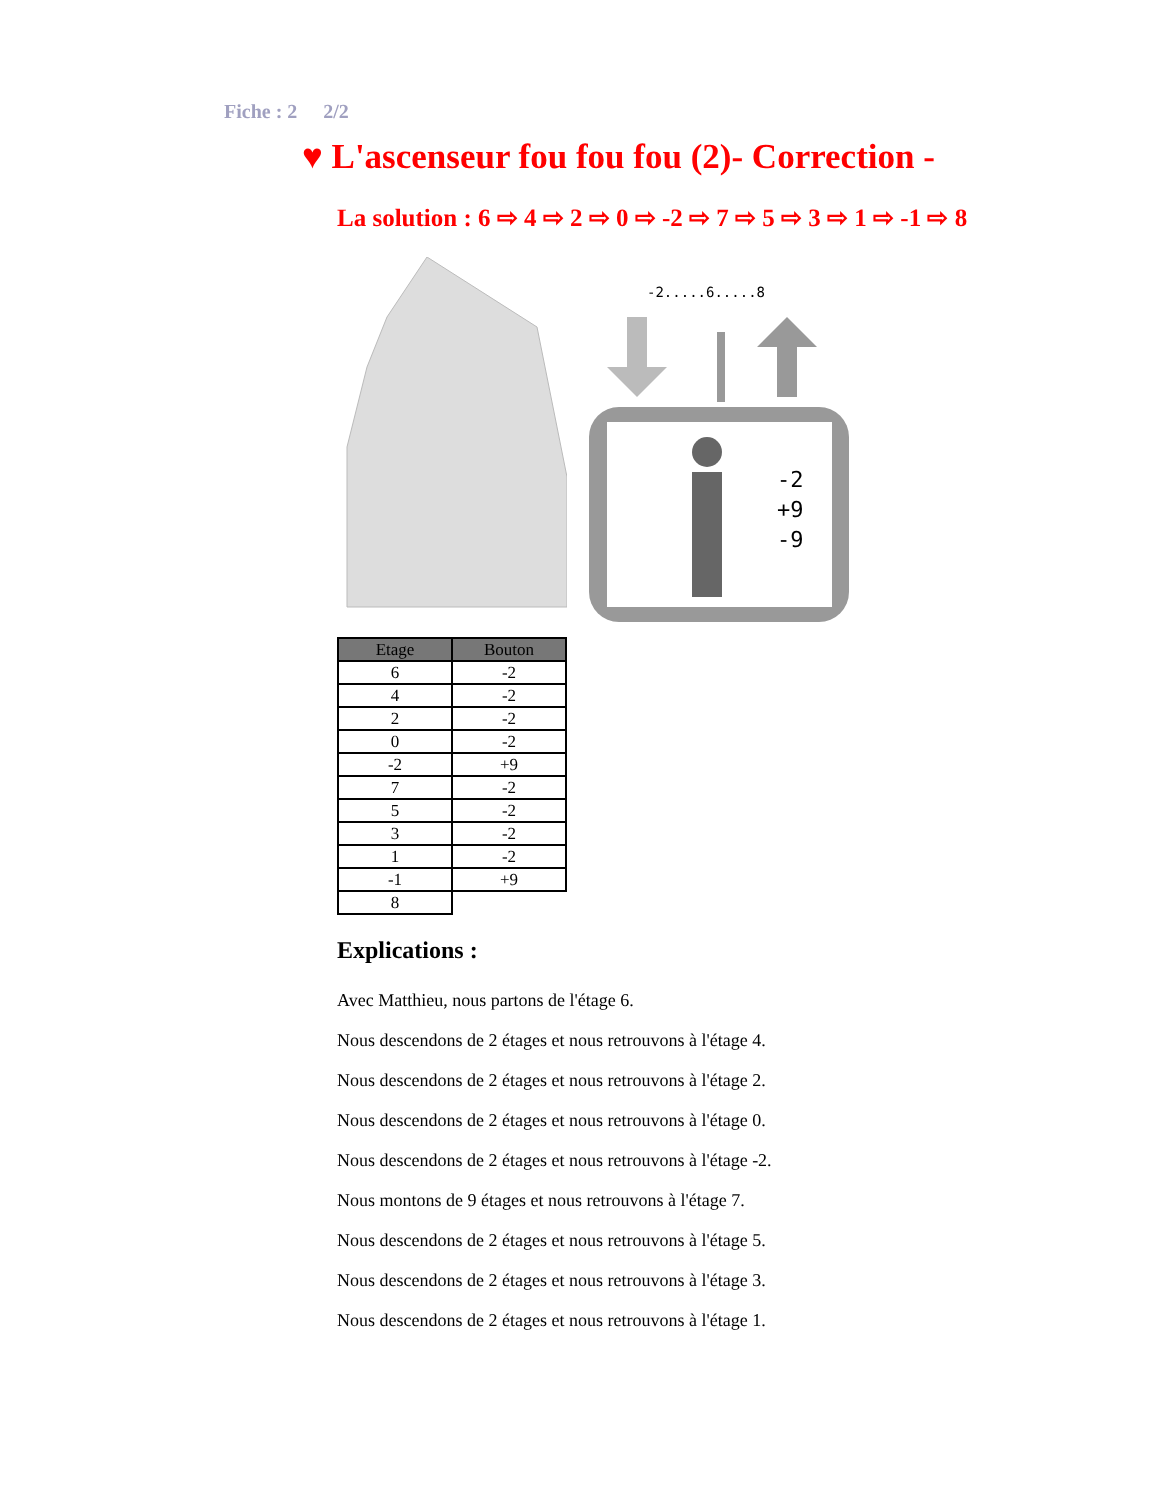Fiche : 2 2/2
♥ L'ascenseur fou fou fou (2)- Correction -
La solution : 6 ⇨ 4 ⇨ 2 ⇨ 0 ⇨ -2 ⇨ 7 ⇨ 5 ⇨ 3 ⇨ 1 ⇨ -1 ⇨ 8
-2.....6.....8
-2
+9
-9
| Etage | Bouton |
| --- | --- |
| 6 | -2 |
| 4 | -2 |
| 2 | -2 |
| 0 | -2 |
| -2 | +9 |
| 7 | -2 |
| 5 | -2 |
| 3 | -2 |
| 1 | -2 |
| -1 | +9 |
| 8 | |
Explications :
Avec Matthieu, nous partons de l'étage 6.
Nous descendons de 2 étages et nous retrouvons à l'étage 4.
Nous descendons de 2 étages et nous retrouvons à l'étage 2.
Nous descendons de 2 étages et nous retrouvons à l'étage 0.
Nous descendons de 2 étages et nous retrouvons à l'étage -2.
Nous montons de 9 étages et nous retrouvons à l'étage 7.
Nous descendons de 2 étages et nous retrouvons à l'étage 5.
Nous descendons de 2 étages et nous retrouvons à l'étage 3.
Nous descendons de 2 étages et nous retrouvons à l'étage 1.